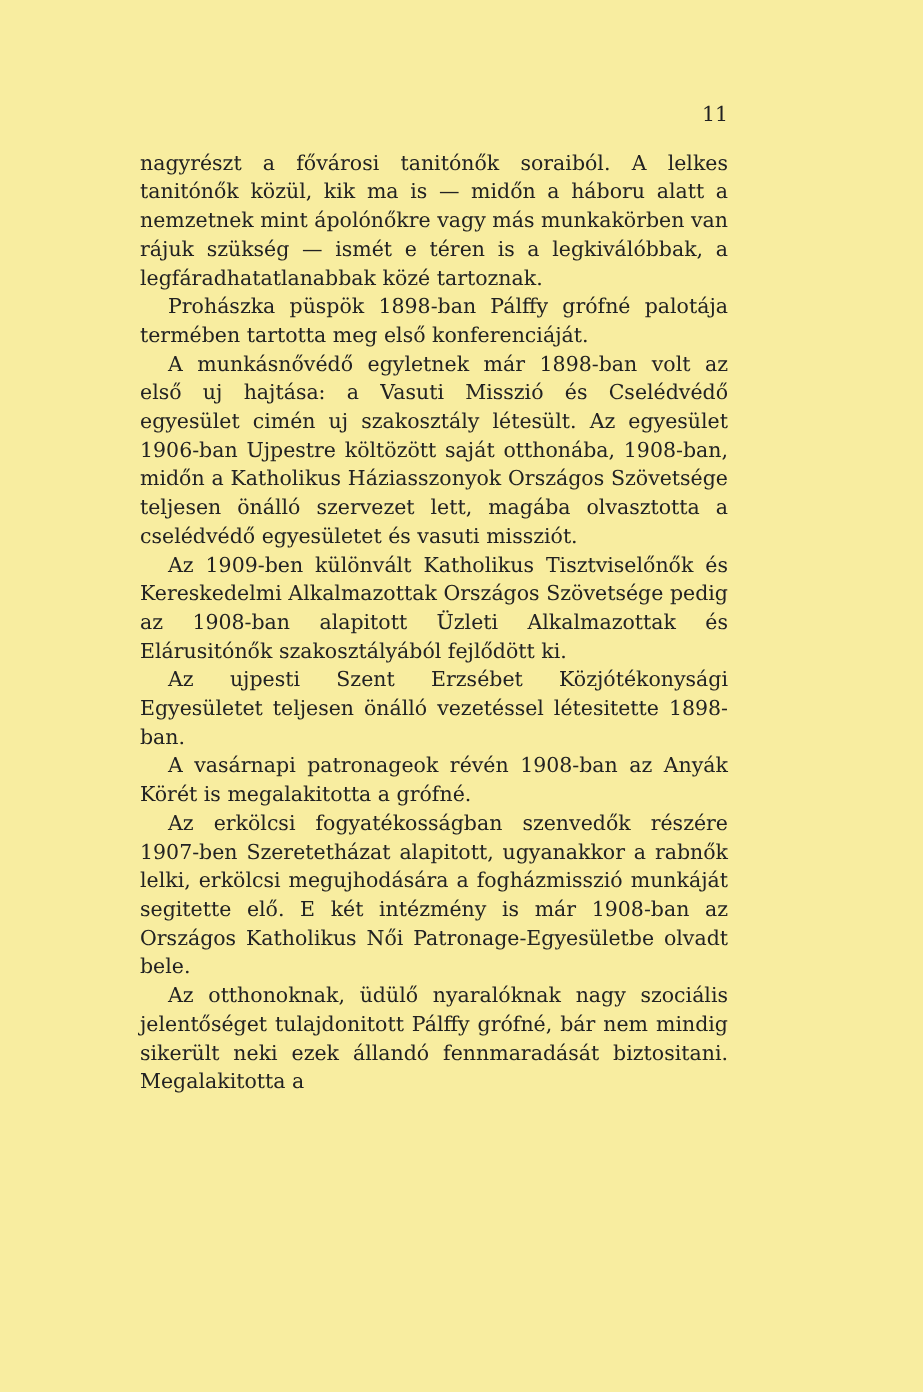11
nagyrészt a fővárosi tanitónők soraiból. A lelkes tanitónők közül, kik ma is — midőn a háboru alatt a nemzetnek mint ápolónőkre vagy más munkakörben van rájuk szükség — ismét e téren is a legkiválóbbak, a legfáradhatatlanabbak közé tartoznak.
Prohászka püspök 1898-ban Pálffy grófné palotája termében tartotta meg első konferenciáját.
A munkásnővédő egyletnek már 1898-ban volt az első uj hajtása: a Vasuti Misszió és Cselédvédő egyesület cimén uj szakosztály létesült. Az egyesület 1906-ban Ujpestre költözött saját otthonába, 1908-ban, midőn a Katholikus Háziasszonyok Országos Szövetsége teljesen önálló szervezet lett, magába olvasztotta a cselédvédő egyesületet és vasuti missziót.
Az 1909-ben különvált Katholikus Tisztviselőnők és Kereskedelmi Alkalmazottak Országos Szövetsége pedig az 1908-ban alapitott Üzleti Alkalmazottak és Elárusitónők szakosztályából fejlődött ki.
Az ujpesti Szent Erzsébet Közjótékonysági Egyesületet teljesen önálló vezetéssel létesitette 1898-ban.
A vasárnapi patronageok révén 1908-ban az Anyák Körét is megalakitotta a grófné.
Az erkölcsi fogyatékosságban szenvedők részére 1907-ben Szeretetházat alapitott, ugyanakkor a rabnők lelki, erkölcsi megujhodására a fogházmisszió munkáját segitette elő. E két intézmény is már 1908-ban az Országos Katholikus Női Patronage-Egyesületbe olvadt bele.
Az otthonoknak, üdülő nyaralóknak nagy szociális jelentőséget tulajdonitott Pálffy grófné, bár nem mindig sikerült neki ezek állandó fennmaradását biztositani. Megalakitotta a